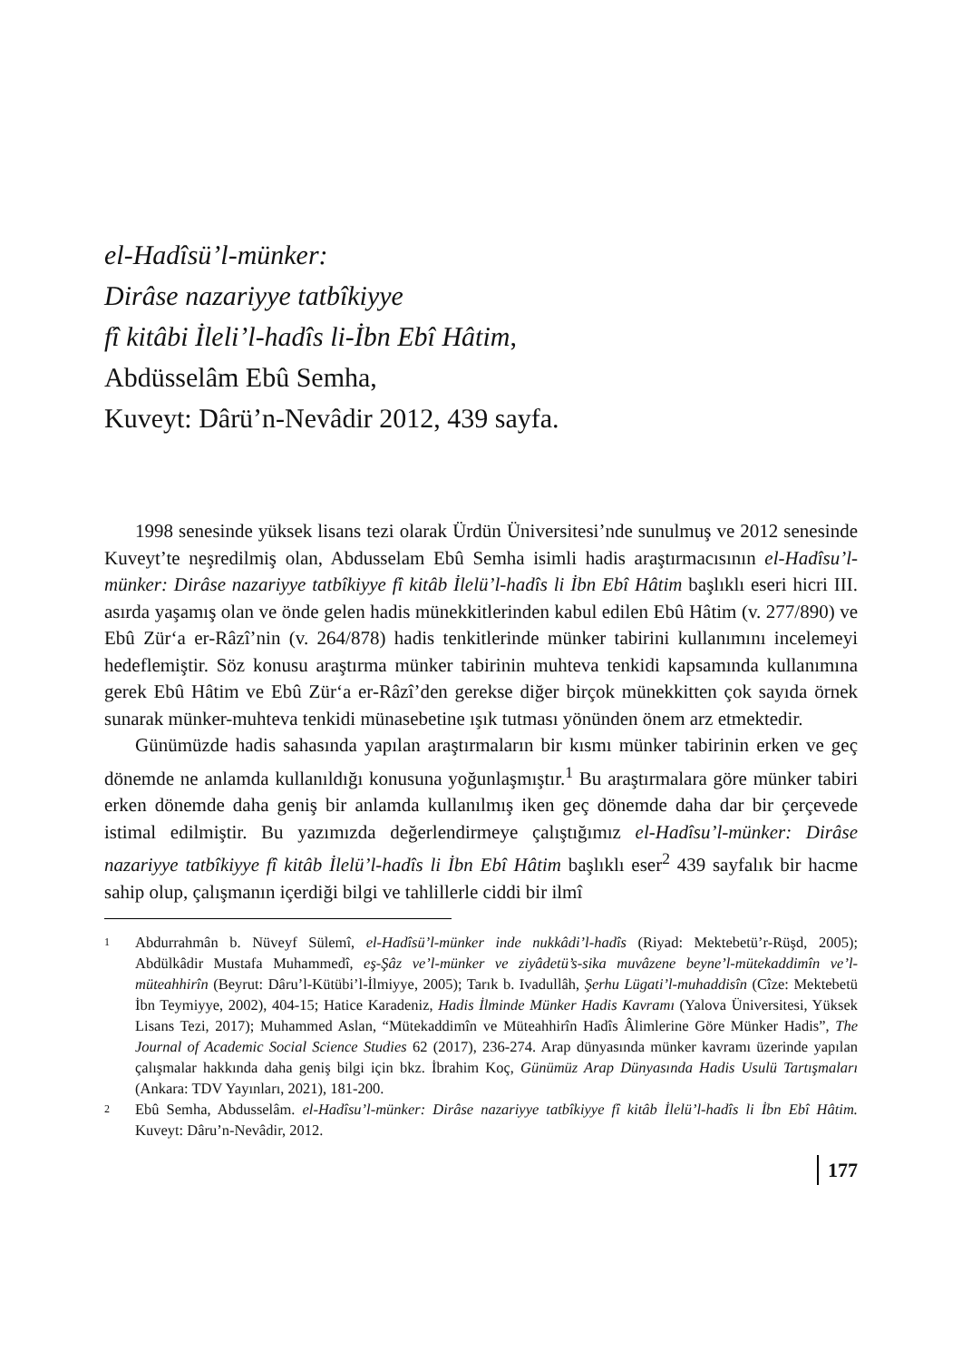el-Hadîsü’l-münker:
Dirâse nazariyye tatbîkiyye
fî kitâbi İleli’l-hadîs li-İbn Ebî Hâtim,
Abdüsselâm Ebû Semha,
Kuveyt: Dârü’n-Nevâdir 2012, 439 sayfa.
1998 senesinde yüksek lisans tezi olarak Ürdün Üniversitesi’nde sunulmuş ve 2012 senesinde Kuveyt’te neşredilmiş olan, Abdusselam Ebû Semha isimli hadis araştırmacısının el-Hadîsu’l-münker: Dirâse nazariyye tatbîkiyye fî kitâb İlelü’l-hadîs li İbn Ebî Hâtim başlıklı eseri hicri III. asırda yaşamış olan ve önde gelen hadis münekkitlerinden kabul edilen Ebû Hâtim (v. 277/890) ve Ebû Zür‘a er-Râzî’nin (v. 264/878) hadis tenkitlerinde münker tabirini kullanımını incelemeyi hedeflemiştir. Söz konusu araştırma münker tabirinin muhteva tenkidi kapsamında kullanımına gerek Ebû Hâtim ve Ebû Zür‘a er-Râzî’den gerekse diğer birçok münekkitten çok sayıda örnek sunarak münker-muhteva tenkidi münasebetine ışık tutması yönünden önem arz etmektedir.
Günümüzde hadis sahasında yapılan araştırmaların bir kısmı münker tabirinin erken ve geç dönemde ne anlamda kullanıldığı konusuna yoğunlaşmıştır.<sup>1</sup> Bu araştırmalara göre münker tabiri erken dönemde daha geniş bir anlamda kullanılmış iken geç dönemde daha dar bir çerçevede istimal edilmiştir. Bu yazımızda değerlendirmeye çalıştığımız el-Hadîsu’l-münker: Dirâse nazariyye tatbîkiyye fî kitâb İlelü’l-hadîs li İbn Ebî Hâtim başlıklı eser<sup>2</sup> 439 sayfalık bir hacme sahip olup, çalışmanın içerdiği bilgi ve tahlillerle ciddi bir ilmî
1 Abdurrahmân b. Nüveyf Sülemî, el-Hadîsü’l-münker inde nukkâdi’l-hadîs (Riyad: Mektebetü’r-Rüşd, 2005); Abdülkâdir Mustafa Muhammedî, eş-Şâz ve’l-münker ve ziyâdetü’s-sika muvâzene beyne’l-mütekaddimîn ve’l-müteahhirîn (Beyrut: Dâru’l-Kütübi’l-İlmiyye, 2005); Tarık b. Ivadullâh, Şerhu Lügati’l-muhaddisîn (Cîze: Mektebetü İbn Teymiyye, 2002), 404-15; Hatice Karadeniz, Hadis İlminde Münker Hadis Kavramı (Yalova Üniversitesi, Yüksek Lisans Tezi, 2017); Muhammed Aslan, “Mütekaddimîn ve Müteahhirîn Hadîs Âlimlerine Göre Münker Hadis”, The Journal of Academic Social Science Studies 62 (2017), 236-274. Arap dünyasında münker kavramı üzerinde yapılan çalışmalar hakkında daha geniş bilgi için bkz. İbrahim Koç, Günümüz Arap Dünyasında Hadis Usulü Tartışmaları (Ankara: TDV Yayınları, 2021), 181-200.
2 Ebû Semha, Abdusselâm. el-Hadîsu’l-münker: Dirâse nazariyye tatbîkiyye fî kitâb İlelü’l-hadîs li İbn Ebî Hâtim. Kuveyt: Dâru’n-Nevâdir, 2012.
177